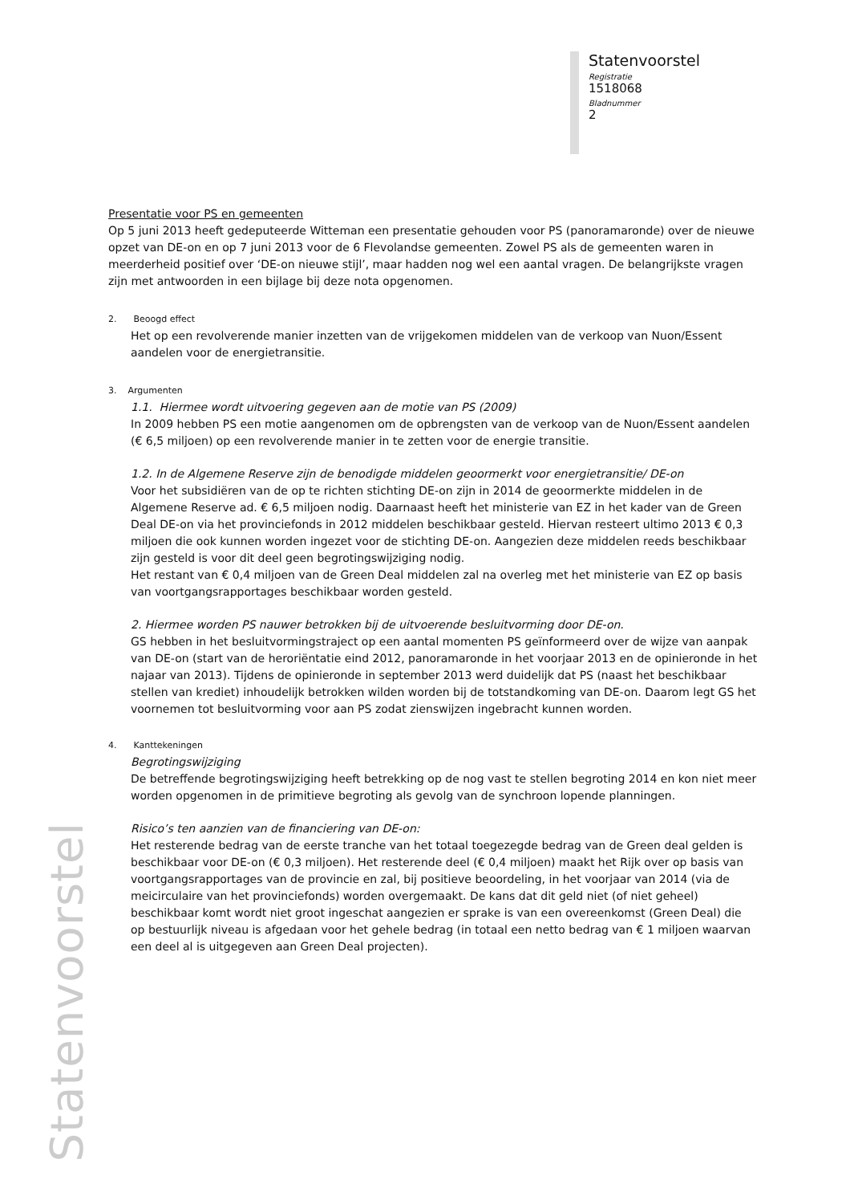Statenvoorstel
Registratie
1518068
Bladnummer
2
Statenvoorstel
Presentatie voor PS en gemeenten
Op 5 juni 2013 heeft gedeputeerde Witteman een presentatie gehouden voor PS (panoramaronde) over de nieuwe opzet van DE-on en op 7 juni 2013 voor de 6 Flevolandse gemeenten. Zowel PS als de gemeenten waren in meerderheid positief over ‘DE-on nieuwe stijl’, maar hadden nog wel een aantal vragen. De belangrijkste vragen zijn met antwoorden in een bijlage bij deze nota opgenomen.
2. Beoogd effect
Het op een revolverende manier inzetten van de vrijgekomen middelen van de verkoop van Nuon/Essent aandelen voor de energietransitie.
3. Argumenten
1.1. Hiermee wordt uitvoering gegeven aan de motie van PS (2009)
In 2009 hebben PS een motie aangenomen om de opbrengsten van de verkoop van de Nuon/Essent aandelen (€ 6,5 miljoen) op een revolverende manier in te zetten voor de energie transitie.
1.2. In de Algemene Reserve zijn de benodigde middelen geoormerkt voor energietransitie/ DE-on
Voor het subsidiëren van de op te richten stichting DE-on zijn in 2014 de geoormerkte middelen in de Algemene Reserve ad. € 6,5 miljoen nodig. Daarnaast heeft het ministerie van EZ in het kader van de Green Deal DE-on via het provinciefonds in 2012 middelen beschikbaar gesteld. Hiervan resteert ultimo 2013 € 0,3 miljoen die ook kunnen worden ingezet voor de stichting DE-on. Aangezien deze middelen reeds beschikbaar zijn gesteld is voor dit deel geen begrotingswijziging nodig.
Het restant van € 0,4 miljoen van de Green Deal middelen zal na overleg met het ministerie van EZ op basis van voortgangsrapportages beschikbaar worden gesteld.
2. Hiermee worden PS nauwer betrokken bij de uitvoerende besluitvorming door DE-on.
GS hebben in het besluitvormingstraject op een aantal momenten PS geïnformeerd over de wijze van aanpak van DE-on (start van de heroriëntatie eind 2012, panoramaronde in het voorjaar 2013 en de opinieronde in het najaar van 2013). Tijdens de opinieronde in september 2013 werd duidelijk dat PS (naast het beschikbaar stellen van krediet) inhoudelijk betrokken wilden worden bij de totstandkoming van DE-on. Daarom legt GS het voornemen tot besluitvorming voor aan PS zodat zienswijzen ingebracht kunnen worden.
4. Kanttekeningen
Begrotingswijziging
De betreffende begrotingswijziging heeft betrekking op de nog vast te stellen begroting 2014 en kon niet meer worden opgenomen in de primitieve begroting als gevolg van de synchroon lopende planningen.
Risico’s ten aanzien van de financiering van DE-on:
Het resterende bedrag van de eerste tranche van het totaal toegezegde bedrag van de Green deal gelden is beschikbaar voor DE-on (€ 0,3 miljoen). Het resterende deel (€ 0,4 miljoen) maakt het Rijk over op basis van voortgangsrapportages van de provincie en zal, bij positieve beoordeling, in het voorjaar van 2014 (via de meicirculaire van het provinciefonds) worden overgemaakt. De kans dat dit geld niet (of niet geheel) beschikbaar komt wordt niet groot ingeschat aangezien er sprake is van een overeenkomst (Green Deal) die op bestuurlijk niveau is afgedaan voor het gehele bedrag (in totaal een netto bedrag van € 1 miljoen waarvan een deel al is uitgegeven aan Green Deal projecten).